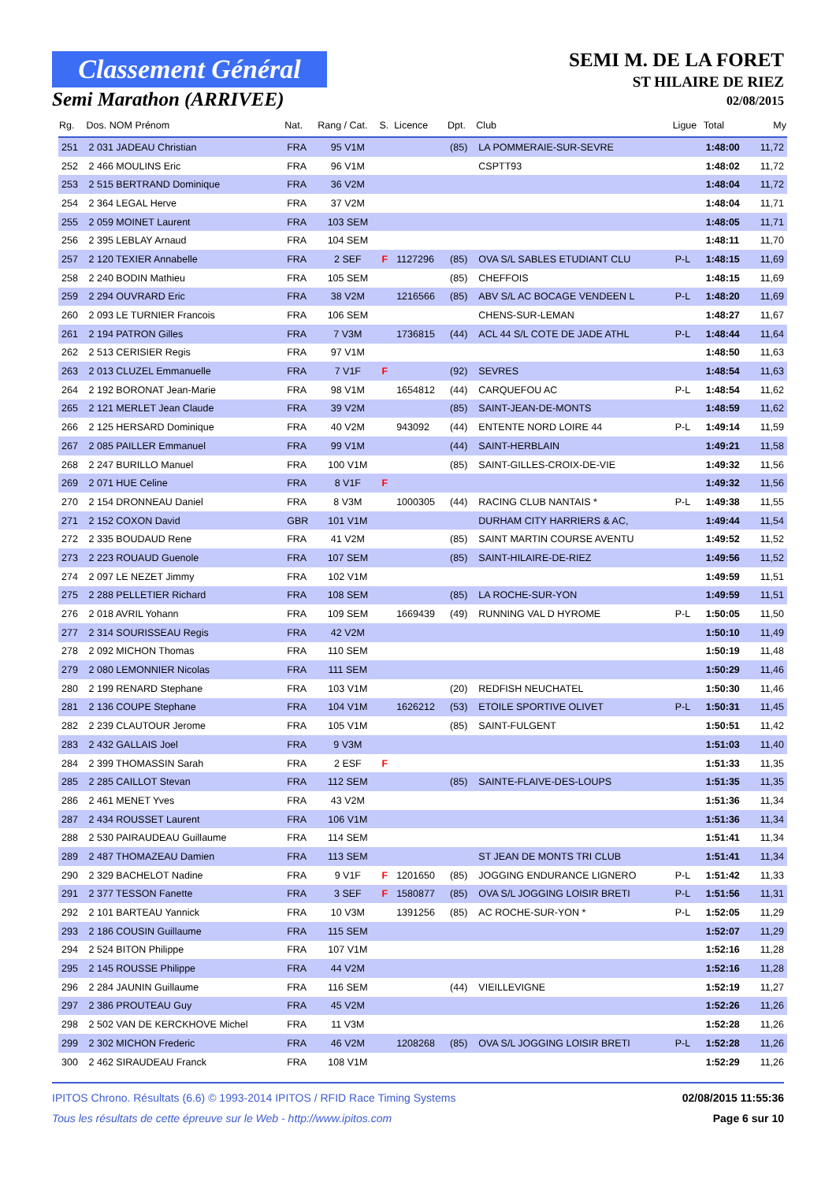Classement Général
Semi Marathon (ARRIVEE)
SEMI M. DE LA FORET
ST HILAIRE DE RIEZ
02/08/2015
| Rg. | Dos. NOM Prénom | Nat. | Rang / Cat. | S. | Licence | Dpt. | Club | Ligue | Total | My |
| --- | --- | --- | --- | --- | --- | --- | --- | --- | --- | --- |
| 251 | 2 031 JADEAU Christian | FRA | 95 V1M | | | (85) | LA POMMERAIE-SUR-SEVRE | | 1:48:00 | 11,72 |
| 252 | 2 466 MOULINS Eric | FRA | 96 V1M | | | | CSPTT93 | | 1:48:02 | 11,72 |
| 253 | 2 515 BERTRAND Dominique | FRA | 36 V2M | | | | | | 1:48:04 | 11,72 |
| 254 | 2 364 LEGAL Herve | FRA | 37 V2M | | | | | | 1:48:04 | 11,71 |
| 255 | 2 059 MOINET Laurent | FRA | 103 SEM | | | | | | 1:48:05 | 11,71 |
| 256 | 2 395 LEBLAY Arnaud | FRA | 104 SEM | | | | | | 1:48:11 | 11,70 |
| 257 | 2 120 TEXIER Annabelle | FRA | 2 SEF | F | 1127296 | (85) | OVA S/L SABLES ETUDIANT CLU | P-L | 1:48:15 | 11,69 |
| 258 | 2 240 BODIN Mathieu | FRA | 105 SEM | | | (85) | CHEFFOIS | | 1:48:15 | 11,69 |
| 259 | 2 294 OUVRARD Eric | FRA | 38 V2M | | 1216566 | (85) | ABV S/L AC BOCAGE VENDEEN L | P-L | 1:48:20 | 11,69 |
| 260 | 2 093 LE TURNIER Francois | FRA | 106 SEM | | | | CHENS-SUR-LEMAN | | 1:48:27 | 11,67 |
| 261 | 2 194 PATRON Gilles | FRA | 7 V3M | | 1736815 | (44) | ACL 44 S/L COTE DE JADE ATHL | P-L | 1:48:44 | 11,64 |
| 262 | 2 513 CERISIER Regis | FRA | 97 V1M | | | | | | 1:48:50 | 11,63 |
| 263 | 2 013 CLUZEL Emmanuelle | FRA | 7 V1F | F | | (92) | SEVRES | | 1:48:54 | 11,63 |
| 264 | 2 192 BORONAT Jean-Marie | FRA | 98 V1M | | 1654812 | (44) | CARQUEFOU AC | P-L | 1:48:54 | 11,62 |
| 265 | 2 121 MERLET Jean Claude | FRA | 39 V2M | | | (85) | SAINT-JEAN-DE-MONTS | | 1:48:59 | 11,62 |
| 266 | 2 125 HERSARD Dominique | FRA | 40 V2M | | 943092 | (44) | ENTENTE NORD LOIRE 44 | P-L | 1:49:14 | 11,59 |
| 267 | 2 085 PAILLER Emmanuel | FRA | 99 V1M | | | (44) | SAINT-HERBLAIN | | 1:49:21 | 11,58 |
| 268 | 2 247 BURILLO Manuel | FRA | 100 V1M | | | (85) | SAINT-GILLES-CROIX-DE-VIE | | 1:49:32 | 11,56 |
| 269 | 2 071 HUE Celine | FRA | 8 V1F | F | | | | | 1:49:32 | 11,56 |
| 270 | 2 154 DRONNEAU Daniel | FRA | 8 V3M | | 1000305 | (44) | RACING CLUB NANTAIS * | P-L | 1:49:38 | 11,55 |
| 271 | 2 152 COXON David | GBR | 101 V1M | | | | DURHAM CITY HARRIERS & AC, | | 1:49:44 | 11,54 |
| 272 | 2 335 BOUDAUD Rene | FRA | 41 V2M | | | (85) | SAINT MARTIN COURSE AVENTU | | 1:49:52 | 11,52 |
| 273 | 2 223 ROUAUD Guenole | FRA | 107 SEM | | | (85) | SAINT-HILAIRE-DE-RIEZ | | 1:49:56 | 11,52 |
| 274 | 2 097 LE NEZET Jimmy | FRA | 102 V1M | | | | | | 1:49:59 | 11,51 |
| 275 | 2 288 PELLETIER Richard | FRA | 108 SEM | | | (85) | LA ROCHE-SUR-YON | | 1:49:59 | 11,51 |
| 276 | 2 018 AVRIL Yohann | FRA | 109 SEM | | 1669439 | (49) | RUNNING VAL D HYROME | P-L | 1:50:05 | 11,50 |
| 277 | 2 314 SOURISSEAU Regis | FRA | 42 V2M | | | | | | 1:50:10 | 11,49 |
| 278 | 2 092 MICHON Thomas | FRA | 110 SEM | | | | | | 1:50:19 | 11,48 |
| 279 | 2 080 LEMONNIER Nicolas | FRA | 111 SEM | | | | | | 1:50:29 | 11,46 |
| 280 | 2 199 RENARD Stephane | FRA | 103 V1M | | | (20) | REDFISH NEUCHATEL | | 1:50:30 | 11,46 |
| 281 | 2 136 COUPE Stephane | FRA | 104 V1M | | 1626212 | (53) | ETOILE SPORTIVE OLIVET | P-L | 1:50:31 | 11,45 |
| 282 | 2 239 CLAUTOUR Jerome | FRA | 105 V1M | | | (85) | SAINT-FULGENT | | 1:50:51 | 11,42 |
| 283 | 2 432 GALLAIS Joel | FRA | 9 V3M | | | | | | 1:51:03 | 11,40 |
| 284 | 2 399 THOMASSIN Sarah | FRA | 2 ESF | F | | | | | 1:51:33 | 11,35 |
| 285 | 2 285 CAILLOT Stevan | FRA | 112 SEM | | | (85) | SAINTE-FLAIVE-DES-LOUPS | | 1:51:35 | 11,35 |
| 286 | 2 461 MENET Yves | FRA | 43 V2M | | | | | | 1:51:36 | 11,34 |
| 287 | 2 434 ROUSSET Laurent | FRA | 106 V1M | | | | | | 1:51:36 | 11,34 |
| 288 | 2 530 PAIRAUDEAU Guillaume | FRA | 114 SEM | | | | | | 1:51:41 | 11,34 |
| 289 | 2 487 THOMAZEAU Damien | FRA | 113 SEM | | | | ST JEAN DE MONTS TRI CLUB | | 1:51:41 | 11,34 |
| 290 | 2 329 BACHELOT Nadine | FRA | 9 V1F | F | 1201650 | (85) | JOGGING ENDURANCE LIGNERO | P-L | 1:51:42 | 11,33 |
| 291 | 2 377 TESSON Fanette | FRA | 3 SEF | F | 1580877 | (85) | OVA S/L JOGGING LOISIR BRETI | P-L | 1:51:56 | 11,31 |
| 292 | 2 101 BARTEAU Yannick | FRA | 10 V3M | | 1391256 | (85) | AC ROCHE-SUR-YON * | P-L | 1:52:05 | 11,29 |
| 293 | 2 186 COUSIN Guillaume | FRA | 115 SEM | | | | | | 1:52:07 | 11,29 |
| 294 | 2 524 BITON Philippe | FRA | 107 V1M | | | | | | 1:52:16 | 11,28 |
| 295 | 2 145 ROUSSE Philippe | FRA | 44 V2M | | | | | | 1:52:16 | 11,28 |
| 296 | 2 284 JAUNIN Guillaume | FRA | 116 SEM | | | (44) | VIEILLEVIGNE | | 1:52:19 | 11,27 |
| 297 | 2 386 PROUTEAU Guy | FRA | 45 V2M | | | | | | 1:52:26 | 11,26 |
| 298 | 2 502 VAN DE KERCKHOVE Michel | FRA | 11 V3M | | | | | | 1:52:28 | 11,26 |
| 299 | 2 302 MICHON Frederic | FRA | 46 V2M | | 1208268 | (85) | OVA S/L JOGGING LOISIR BRETI | P-L | 1:52:28 | 11,26 |
| 300 | 2 462 SIRAUDEAU Franck | FRA | 108 V1M | | | | | | 1:52:29 | 11,26 |
IPITOS Chrono. Résultats (6.6) © 1993-2014 IPITOS / RFID Race Timing Systems
Tous les résultats de cette épreuve sur le Web - http://www.ipitos.com
02/08/2015 11:55:36
Page 6 sur 10